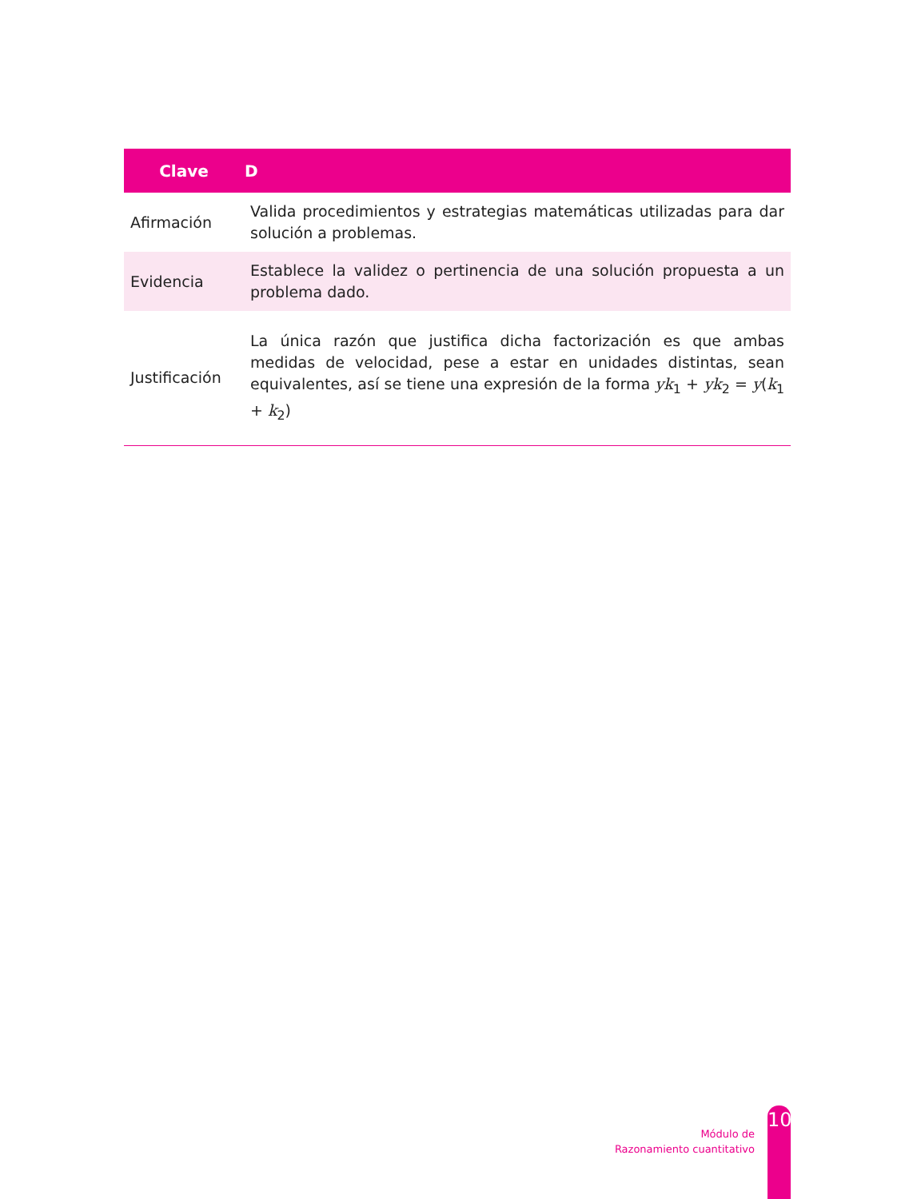| Clave | D |
| --- | --- |
| Afirmación | Valida procedimientos y estrategias matemáticas utilizadas para dar solución a problemas. |
| Evidencia | Establece la validez o pertinencia de una solución propuesta a un problema dado. |
| Justificación | La única razón que justifica dicha factorización es que ambas medidas de velocidad, pese a estar en unidades distintas, sean equivalentes, así se tiene una expresión de la forma yk<sub>1</sub> + yk<sub>2</sub> = y ( k<sub>1</sub> + k<sub>2</sub>) |
Módulo de
Razonamiento cuantitativo
10